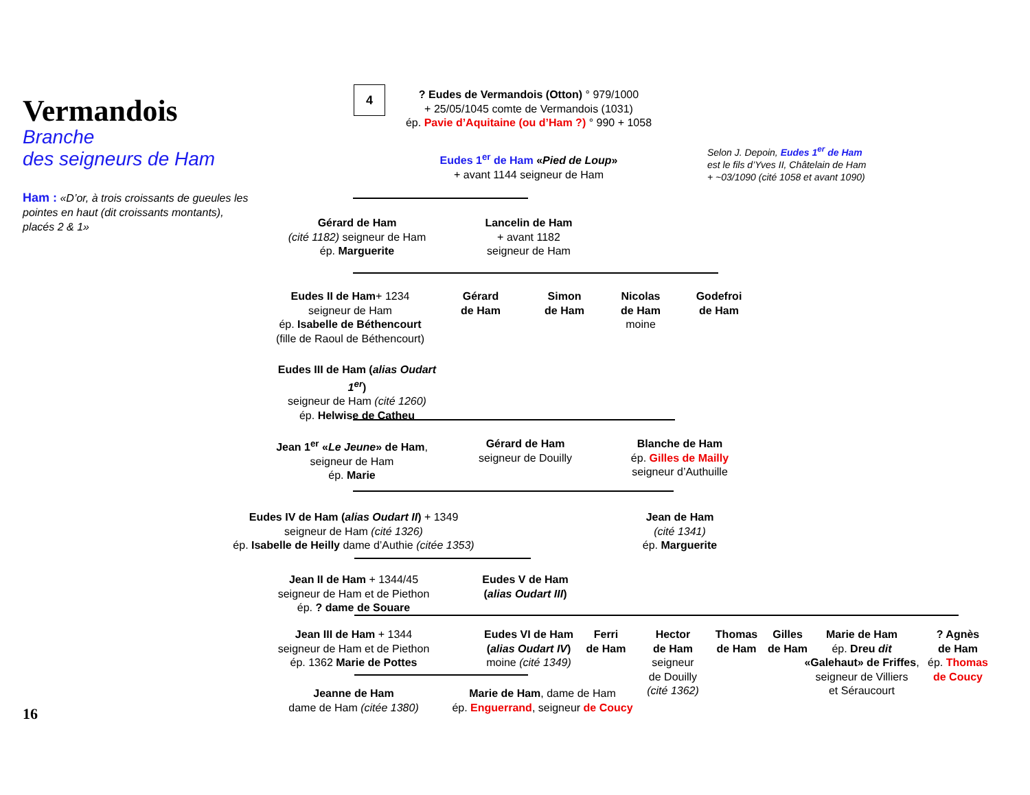Vermandois
Branche
des seigneurs de Ham
Ham : «D’or, à trois croissants de gueules les pointes en haut (dit croissants montants), placés 2 & 1»
4
? Eudes de Vermandois (Otton) ° 979/1000
+ 25/05/1045 comte de Vermandois (1031)
ép. Pavie d’Aquitaine (ou d’Ham ?) ° 990 + 1058
Selon J. Depoin, Eudes 1<sup>er</sup> de Ham
est le fils d’Yves II, Châtelain de Ham
+ ~03/1090 (cité 1058 et avant 1090)
Eudes 1<sup>er</sup> de Ham «Pied de Loup»
+ avant 1144 seigneur de Ham
Gérard de Ham
(cité 1182) seigneur de Ham
ép. Marguerite
Lancelin de Ham
+ avant 1182
seigneur de Ham
Eudes II de Ham+ 1234
seigneur de Ham
ép. Isabelle de Béthencourt
(fille de Raoul de Béthencourt)
Gérard
de Ham
Simon
de Ham
Nicolas
de Ham
moine
Godefroi
de Ham
Eudes III de Ham (alias Oudart 1<sup>er</sup>)
seigneur de Ham (cité 1260)
ép. Helwise de Catheu
Jean 1<sup>er</sup> «Le Jeune» de Ham, seigneur de Ham
ép. Marie
Gérard de Ham
seigneur de Douilly
Blanche de Ham
ép. Gilles de Mailly
seigneur d’Authuille
Eudes IV de Ham (alias Oudart II) + 1349
seigneur de Ham (cité 1326)
ép. Isabelle de Heilly dame d’Authie (citée 1353)
Jean de Ham
(cité 1341)
ép. Marguerite
Jean II de Ham + 1344/45
seigneur de Ham et de Piethon
ép. ? dame de Souare
Eudes V de Ham
(alias Oudart III)
Jean III de Ham + 1344
seigneur de Ham et de Piethon
ép. 1362 Marie de Pottes
Eudes VI de Ham (alias Oudart IV)
moine (cité 1349)
Ferri
de Ham
Hector
de Ham
seigneur
de Douilly
(cité 1362)
Thomas
de Ham
Gilles
de Ham
Marie de Ham
ép. Dreu dit «Galehaut» de Friffes,
seigneur de Villiers
et Séraucourt
? Agnès
de Ham
ép. Thomas de Coucy
Jeanne de Ham
dame de Ham (citée 1380)
Marie de Ham, dame de Ham
ép. Enguerrand, seigneur de Coucy
16